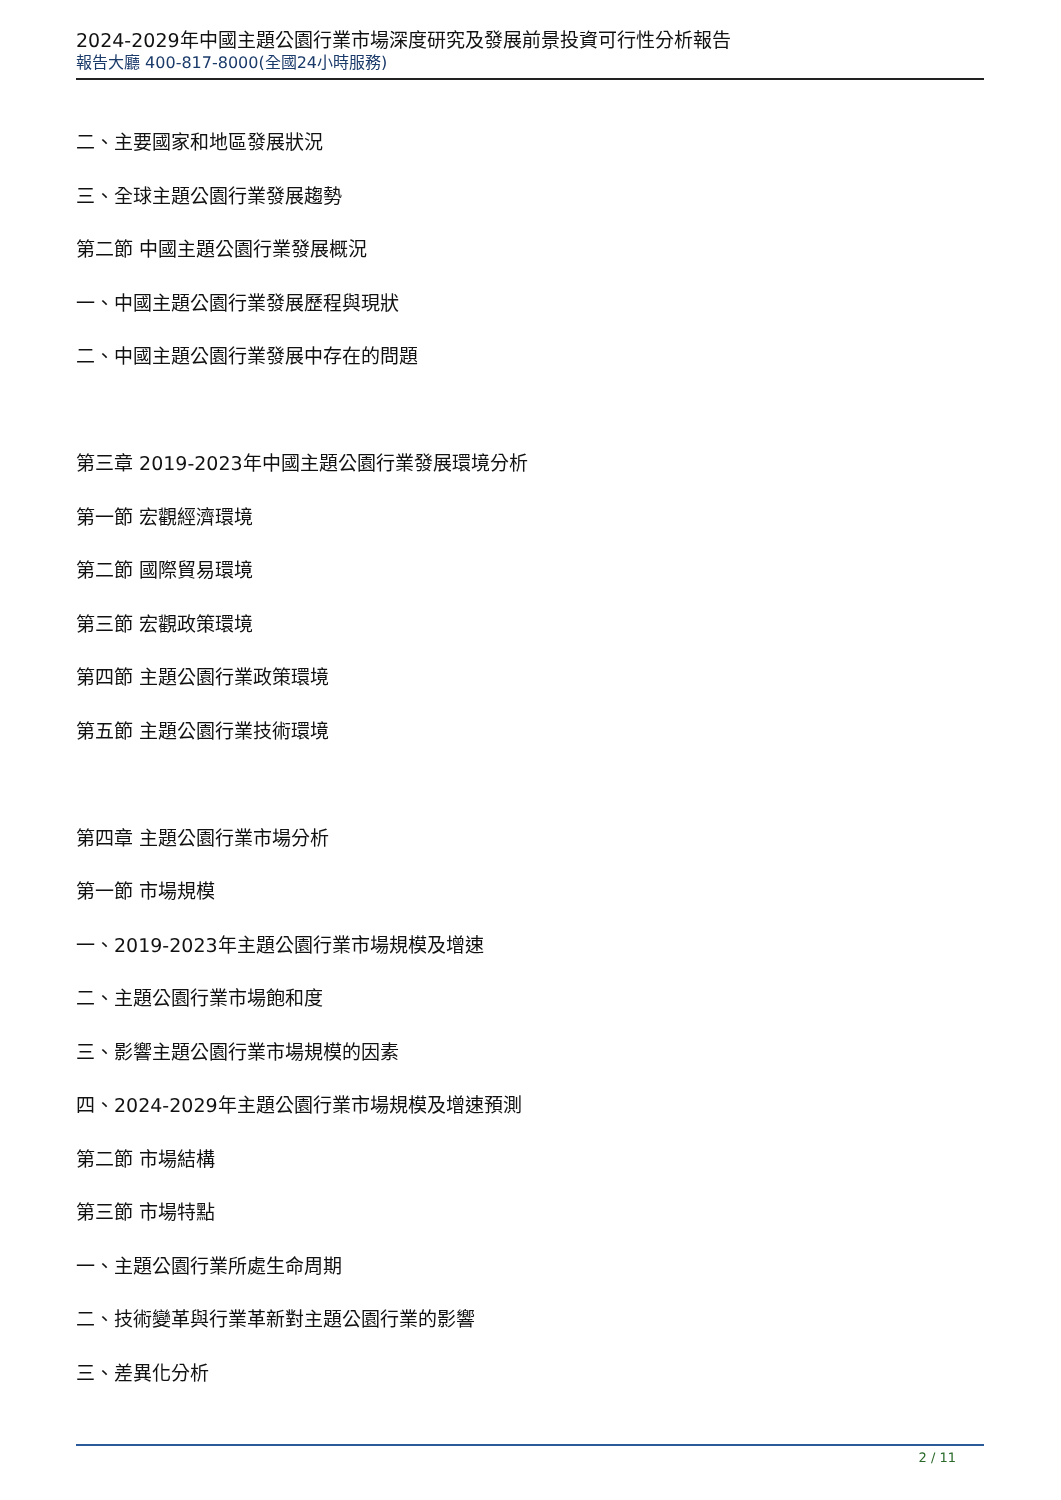2024-2029年中國主題公園行業市場深度研究及發展前景投資可行性分析報告
報告大廳 400-817-8000(全國24小時服務)
二、主要國家和地區發展狀況
三、全球主題公園行業發展趨勢
第二節 中國主題公園行業發展概況
一、中國主題公園行業發展歷程與現狀
二、中國主題公園行業發展中存在的問題
第三章 2019-2023年中國主題公園行業發展環境分析
第一節 宏觀經濟環境
第二節 國際貿易環境
第三節 宏觀政策環境
第四節 主題公園行業政策環境
第五節 主題公園行業技術環境
第四章 主題公園行業市場分析
第一節 市場規模
一、2019-2023年主題公園行業市場規模及增速
二、主題公園行業市場飽和度
三、影響主題公園行業市場規模的因素
四、2024-2029年主題公園行業市場規模及增速預測
第二節 市場結構
第三節 市場特點
一、主題公園行業所處生命周期
二、技術變革與行業革新對主題公園行業的影響
三、差異化分析
2 / 11